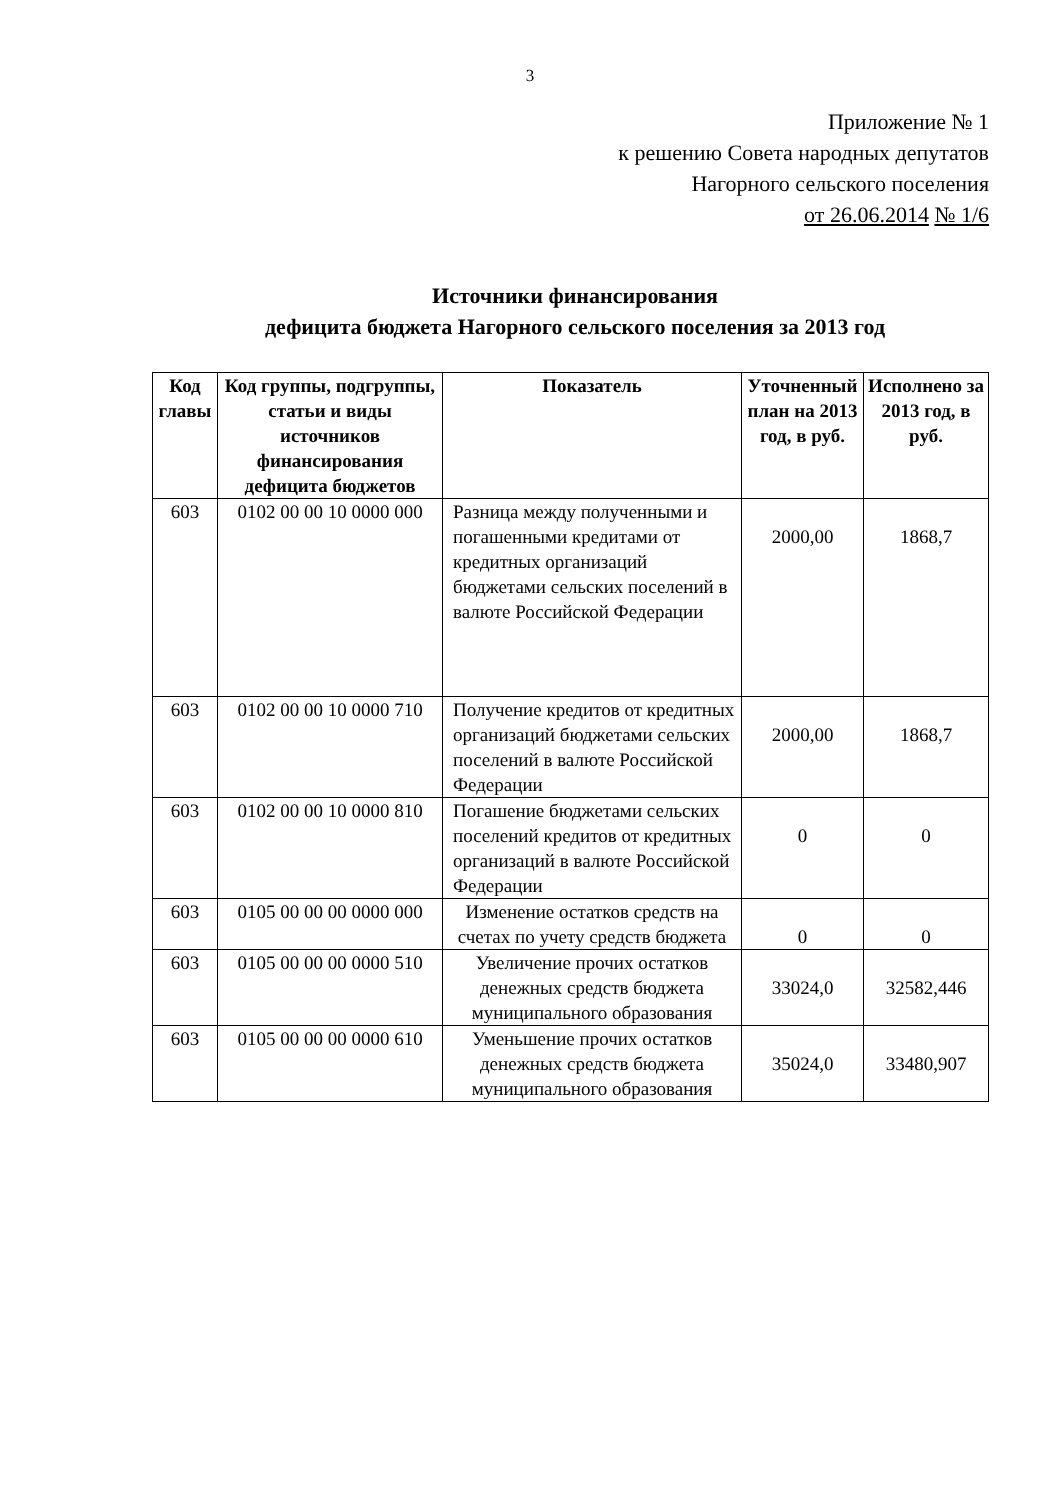3
Приложение № 1
к решению Совета народных депутатов
Нагорного сельского поселения
от 26.06.2014 № 1/6
Источники финансирования
дефицита бюджета Нагорного сельского поселения за 2013 год
| Код главы | Код группы, подгруппы, статьи и виды источников финансирования дефицита бюджетов | Показатель | Уточненный план на 2013 год, в руб. | Исполнено за 2013 год, в руб. |
| --- | --- | --- | --- | --- |
| 603 | 0102 00 00 10 0000 000 | Разница между полученными и погашенными кредитами от кредитных организаций бюджетами сельских поселений в валюте Российской Федерации | 2000,00 | 1868,7 |
| 603 | 0102 00 00 10 0000 710 | Получение кредитов от кредитных организаций бюджетами сельских поселений в валюте Российской Федерации | 2000,00 | 1868,7 |
| 603 | 0102 00 00 10 0000 810 | Погашение бюджетами сельских поселений кредитов от кредитных организаций в валюте Российской Федерации | 0 | 0 |
| 603 | 0105 00 00 00 0000 000 | Изменение остатков средств на счетах по учету средств бюджета | 0 | 0 |
| 603 | 0105 00 00 00 0000 510 | Увеличение прочих остатков денежных средств бюджета муниципального образования | 33024,0 | 32582,446 |
| 603 | 0105 00 00 00 0000 610 | Уменьшение прочих остатков денежных средств бюджета муниципального образования | 35024,0 | 33480,907 |